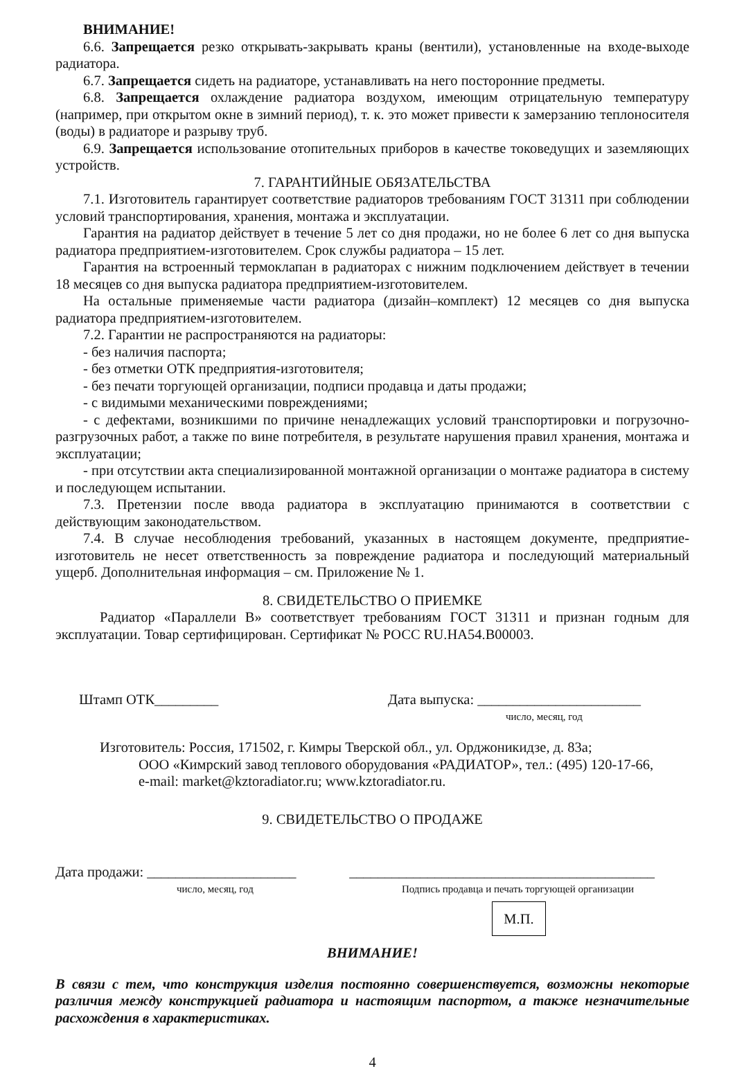ВНИМАНИЕ!
6.6. Запрещается резко открывать-закрывать краны (вентили), установленные на входе-выходе радиатора.
6.7. Запрещается сидеть на радиаторе, устанавливать на него посторонние предметы.
6.8. Запрещается охлаждение радиатора воздухом, имеющим отрицательную температуру (например, при открытом окне в зимний период), т. к. это может привести к замерзанию теплоносителя (воды) в радиаторе и разрыву труб.
6.9. Запрещается использование отопительных приборов в качестве токоведущих и заземляющих устройств.
7. ГАРАНТИЙНЫЕ ОБЯЗАТЕЛЬСТВА
7.1. Изготовитель гарантирует соответствие радиаторов требованиям ГОСТ 31311 при соблюдении условий транспортирования, хранения, монтажа и эксплуатации.
Гарантия на радиатор действует в течение 5 лет со дня продажи, но не более 6 лет со дня выпуска радиатора предприятием-изготовителем. Срок службы радиатора – 15 лет.
Гарантия на встроенный термоклапан в радиаторах с нижним подключением действует в течении 18 месяцев со дня выпуска радиатора предприятием-изготовителем.
На остальные применяемые части радиатора (дизайн–комплект) 12 месяцев со дня выпуска радиатора предприятием-изготовителем.
7.2. Гарантии не распространяются на радиаторы:
- без наличия паспорта;
- без отметки ОТК предприятия-изготовителя;
- без печати торгующей организации, подписи продавца и даты продажи;
- с видимыми механическими повреждениями;
- с дефектами, возникшими по причине ненадлежащих условий транспортировки и погрузочно-разгрузочных работ, а также по вине потребителя, в результате нарушения правил хранения, монтажа и эксплуатации;
- при отсутствии акта специализированной монтажной организации о монтаже радиатора в систему и последующем испытании.
7.3. Претензии после ввода радиатора в эксплуатацию принимаются в соответствии с действующим законодательством.
7.4. В случае несоблюдения требований, указанных в настоящем документе, предприятие-изготовитель не несет ответственность за повреждение радиатора и последующий материальный ущерб. Дополнительная информация – см. Приложение № 1.
8. СВИДЕТЕЛЬСТВО О ПРИЕМКЕ
Радиатор «Параллели В» соответствует требованиям ГОСТ 31311 и признан годным для эксплуатации. Товар сертифицирован. Сертификат № РОСС RU.HA54.B00003.
Штамп ОТК_________ Дата выпуска: _______________________
число, месяц, год
Изготовитель: Россия, 171502, г. Кимры Тверской обл., ул. Орджоникидзе, д. 83а;
ООО «Кимрский завод теплового оборудования «РАДИАТОР», тел.: (495) 120-17-66,
e-mail: market@kztoradiator.ru; www.kztoradiator.ru.
9. СВИДЕТЕЛЬСТВО О ПРОДАЖЕ
Дата продажи: _____________________ ___________________________________________
число, месяц, год Подпись продавца и печать торгующей организации
М.П.
ВНИМАНИЕ!
В связи с тем, что конструкция изделия постоянно совершенствуется, возможны некоторые различия между конструкцией радиатора и настоящим паспортом, а также незначительные расхождения в характеристиках.
4